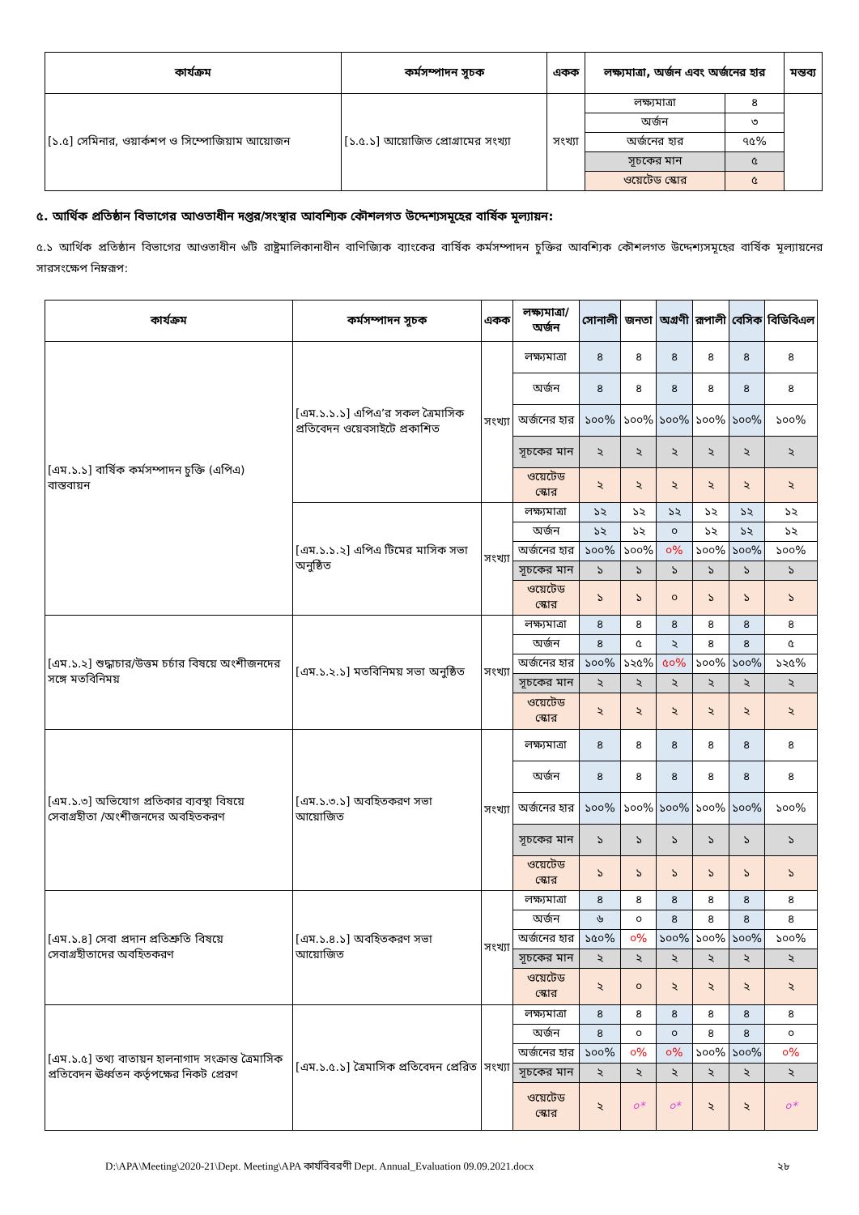| কার্যক্রম | কর্মসম্পাদন সূচক | একক | লক্ষ্যমাত্রা, অর্জন এবং অর্জনের হার | | মন্তব্য |
| --- | --- | --- | --- | --- | --- |
| [১.৫] সেমিনার, ওয়ার্কশপ ও সিম্পোজিয়াম আয়োজন | [১.৫.১] আয়োজিত প্রোগ্রামের সংখ্যা | সংখ্যা | লক্ষ্যমাত্রা | ৪ | |
| | | | অর্জন | ৩ | |
| | | | অর্জনের হার | ৭৫% | |
| | | | সূচকের মান | ৫ | |
| | | | ওয়েটেড স্কোর | ৫ | |
৫. আর্থিক প্রতিষ্ঠান বিভাগের আওতাধীন দপ্তর/সংস্থার আবশ্যিক কৌশলগত উদ্দেশ্যসমূহের বার্ষিক মূল্যায়ন:
৫.১ আর্থিক প্রতিষ্ঠান বিভাগের আওতাধীন ৬টি রাষ্ট্রমালিকানাধীন বাণিজ্যিক ব্যাংকের বার্ষিক কর্মসম্পাদন চুক্তির আবশ্যিক কৌশলগত উদ্দেশ্যসমূহের বার্ষিক মূল্যায়নের সারসংক্ষেপ নিম্নরূপ:
| কার্যক্রম | কর্মসম্পাদন সূচক | একক | লক্ষ্যমাত্রা/ অর্জন | সোনালী | জনতা | অগ্রণী | রূপালী | বেসিক | বিডিবিএল |
| --- | --- | --- | --- | --- | --- | --- | --- | --- | --- |
| [এম.১.১] বার্ষিক কর্মসম্পাদন চুক্তি (এপিএ) বাস্তবায়ন | [এম.১.১.১] এপিএ’র সকল ত্রৈমাসিক প্রতিবেদন ওয়েবসাইটে প্রকাশিত | সংখ্যা | লক্ষ্যমাত্রা | ৪ | ৪ | ৪ | ৪ | ৪ | ৪ |
| | | | অর্জন | ৪ | ৪ | ৪ | ৪ | ৪ | ৪ |
| | | | অর্জনের হার | ১০০% | ১০০% | ১০০% | ১০০% | ১০০% | ১০০% |
| | | | সূচকের মান | ২ | ২ | ২ | ২ | ২ | ২ |
| | | | ওয়েটেড স্কোর | ২ | ২ | ২ | ২ | ২ | ২ |
| | [এম.১.১.২] এপিএ টিমের মাসিক সভা অনুষ্ঠিত | সংখ্যা | লক্ষ্যমাত্রা | ১২ | ১২ | ১২ | ১২ | ১২ | ১২ |
| | | | অর্জন | ১২ | ১২ | ০ | ১২ | ১২ | ১২ |
| | | | অর্জনের হার | ১০০% | ১০০% | ০% | ১০০% | ১০০% | ১০০% |
| | | | সূচকের মান | ১ | ১ | ১ | ১ | ১ | ১ |
| | | | ওয়েটেড স্কোর | ১ | ১ | ০ | ১ | ১ | ১ |
| [এম.১.২] শুদ্ধাচার/উত্তম চর্চার বিষয়ে অংশীজনদের সঙ্গে মতবিনিময় | [এম.১.২.১] মতবিনিময় সভা অনুষ্ঠিত | সংখ্যা | লক্ষ্যমাত্রা | ৪ | ৪ | ৪ | ৪ | ৪ | ৪ |
| | | | অর্জন | ৪ | ৫ | ২ | ৪ | ৪ | ৫ |
| | | | অর্জনের হার | ১০০% | ১২৫% | ৫০% | ১০০% | ১০০% | ১২৫% |
| | | | সূচকের মান | ২ | ২ | ২ | ২ | ২ | ২ |
| | | | ওয়েটেড স্কোর | ২ | ২ | ২ | ২ | ২ | ২ |
| [এম.১.৩] অভিযোগ প্রতিকার ব্যবস্থা বিষয়ে সেবাগ্রহীতা /অংশীজনদের অবহিতকরণ | [এম.১.৩.১] অবহিতকরণ সভা আয়োজিত | সংখ্যা | লক্ষ্যমাত্রা | ৪ | ৪ | ৪ | ৪ | ৪ | ৪ |
| | | | অর্জন | ৪ | ৪ | ৪ | ৪ | ৪ | ৪ |
| | | | অর্জনের হার | ১০০% | ১০০% | ১০০% | ১০০% | ১০০% | ১০০% |
| | | | সূচকের মান | ১ | ১ | ১ | ১ | ১ | ১ |
| | | | ওয়েটেড স্কোর | ১ | ১ | ১ | ১ | ১ | ১ |
| [এম.১.৪] সেবা প্রদান প্রতিশ্রুতি বিষয়ে সেবাগ্রহীতাদের অবহিতকরণ | [এম.১.৪.১] অবহিতকরণ সভা আয়োজিত | সংখ্যা | লক্ষ্যমাত্রা | ৪ | ৪ | ৪ | ৪ | ৪ | ৪ |
| | | | অর্জন | ৬ | ০ | ৪ | ৪ | ৪ | ৪ |
| | | | অর্জনের হার | ১৫০% | ০% | ১০০% | ১০০% | ১০০% | ১০০% |
| | | | সূচকের মান | ২ | ২ | ২ | ২ | ২ | ২ |
| | | | ওয়েটেড স্কোর | ২ | ০ | ২ | ২ | ২ | ২ |
| [এম.১.৫] তথ্য বাতায়ন হালনাগাদ সংক্রান্ত ত্রৈমাসিক প্রতিবেদন ঊর্ধ্বতন কর্তৃপক্ষের নিকট প্রেরণ | [এম.১.৫.১] ত্রৈমাসিক প্রতিবেদন প্রেরিত | সংখ্যা | লক্ষ্যমাত্রা | ৪ | ৪ | ৪ | ৪ | ৪ | ৪ |
| | | | অর্জন | ৪ | ০ | ০ | ৪ | ৪ | ০ |
| | | | অর্জনের হার | ১০০% | ০% | ০% | ১০০% | ১০০% | ০% |
| | | | সূচকের মান | ২ | ২ | ২ | ২ | ২ | ২ |
| | | | ওয়েটেড স্কোর | ২ | ০* | ০* | ২ | ২ | ০* |
D:\APA\Meeting\2020-21\Dept. Meeting\APA কার্যবিবরণী Dept. Annual_Evaluation 09.09.2021.docx ২৮